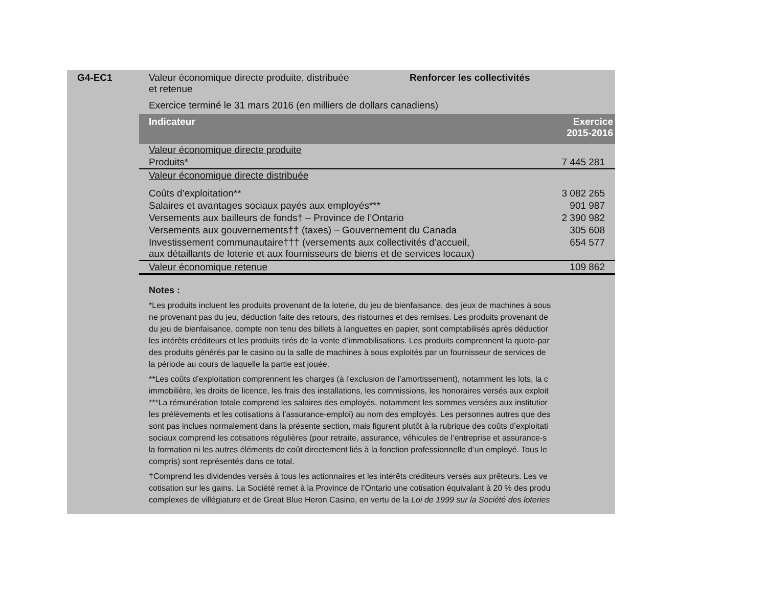G4-EC1 Valeur économique directe produite, distribuée
et retenue
Renforcer les collectivités
Exercice terminé le 31 mars 2016 (en milliers de dollars canadiens)
| Indicateur | Exercice 2015-2016 |
| --- | --- |
| Valeur économique directe produite | |
| Produits* | 7 445 281 |
| Valeur économique directe distribuée | |
| Coûts d’exploitation** | 3 082 265 |
| Salaires et avantages sociaux payés aux employés*** | 901 987 |
| Versements aux bailleurs de fonds† – Province de l’Ontario | 2 390 982 |
| Versements aux gouvernements†† (taxes) – Gouvernement du Canada | 305 608 |
| Investissement communautaire††† (versements aux collectivités d’accueil, aux détaillants de loterie et aux fournisseurs de biens et de services locaux) | 654 577 |
| Valeur économique retenue | 109 862 |
Notes :
*Les produits incluent les produits provenant de la loterie, du jeu de bienfaisance, des jeux de machines à sous
ne provenant pas du jeu, déduction faite des retours, des ristournes et des remises. Les produits provenant de
du jeu de bienfaisance, compte non tenu des billets à languettes en papier, sont comptabilisés après déductior
les intérêts créditeurs et les produits tirés de la vente d’immobilisations. Les produits comprennent la quote-par
des produits générés par le casino ou la salle de machines à sous exploités par un fournisseur de services de
la période au cours de laquelle la partie est jouée.
**Les coûts d’exploitation comprennent les charges (à l’exclusion de l’amortissement), notamment les lots, la c
immobilière, les droits de licence, les frais des installations, les commissions, les honoraires versés aux exploit
***La rémunération totale comprend les salaires des employés, notamment les sommes versées aux institutior
les prélèvements et les cotisations à l’assurance-emploi) au nom des employés. Les personnes autres que des
sont pas inclues normalement dans la présente section, mais figurent plutôt à la rubrique des coûts d’exploitati
sociaux comprend les cotisations régulières (pour retraite, assurance, véhicules de l’entreprise et assurance-s
la formation ni les autres éléments de coût directement liés à la fonction professionnelle d’un employé. Tous le
compris) sont représentés dans ce total.
†Comprend les dividendes versés à tous les actionnaires et les intérêts créditeurs versés aux prêteurs. Les ve
cotisation sur les gains. La Société remet à la Province de l’Ontario une cotisation équivalant à 20 % des produ
complexes de villégiature et de Great Blue Heron Casino, en vertu de la Loi de 1999 sur la Société des loteries